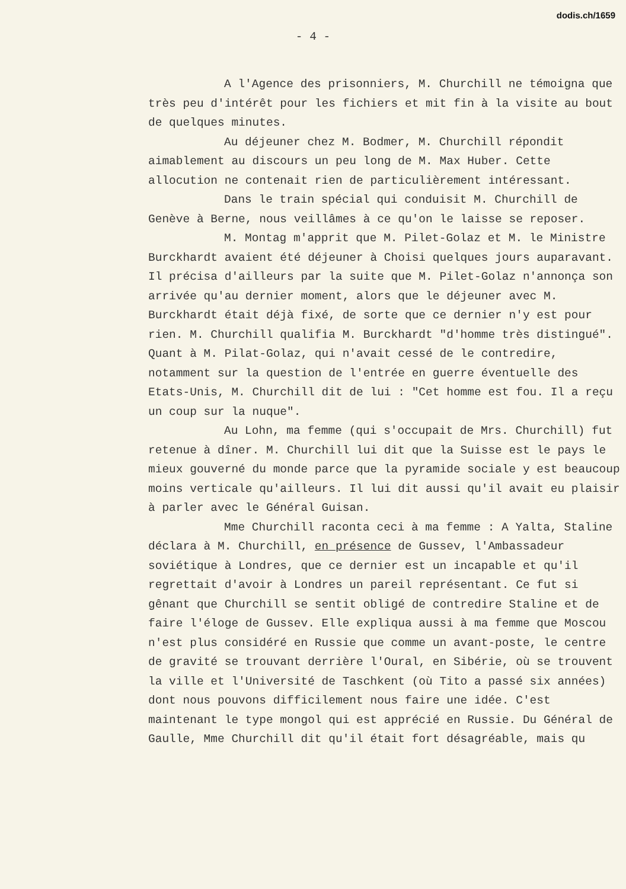dodis.ch/1659
- 4 -
A l'Agence des prisonniers, M. Churchill ne témoigna que très peu d'intérêt pour les fichiers et mit fin à la visite au bout de quelques minutes.
Au déjeuner chez M. Bodmer, M. Churchill répondit aimablement au discours un peu long de M. Max Huber. Cette allocution ne contenait rien de particulièrement intéressant.
Dans le train spécial qui conduisit M. Churchill de Genève à Berne, nous veillâmes à ce qu'on le laisse se reposer.
M. Montag m'apprit que M. Pilet-Golaz et M. le Ministre Burckhardt avaient été déjeuner à Choisi quelques jours auparavant. Il précisa d'ailleurs par la suite que M. Pilet-Golaz n'annonça son arrivée qu'au dernier moment, alors que le déjeuner avec M. Burckhardt était déjà fixé, de sorte que ce dernier n'y est pour rien. M. Churchill qualifia M. Burckhardt "d'homme très distingué". Quant à M. Pilat-Golaz, qui n'avait cessé de le contredire, notamment sur la question de l'entrée en guerre éventuelle des Etats-Unis, M. Churchill dit de lui : "Cet homme est fou. Il a reçu un coup sur la nuque".
Au Lohn, ma femme (qui s'occupait de Mrs. Churchill) fut retenue à dîner. M. Churchill lui dit que la Suisse est le pays le mieux gouverné du monde parce que la pyramide sociale y est beaucoup moins verticale qu'ailleurs. Il lui dit aussi qu'il avait eu plaisir à parler avec le Général Guisan.
Mme Churchill raconta ceci à ma femme : A Yalta, Staline déclara à M. Churchill, en présence de Gussev, l'Ambassadeur soviétique à Londres, que ce dernier est un incapable et qu'il regrettait d'avoir à Londres un pareil représentant. Ce fut si gênant que Churchill se sentit obligé de contredire Staline et de faire l'éloge de Gussev. Elle expliqua aussi à ma femme que Moscou n'est plus considéré en Russie que comme un avant-poste, le centre de gravité se trouvant derrière l'Oural, en Sibérie, où se trouvent la ville et l'Université de Taschkent (où Tito a passé six années) dont nous pouvons difficilement nous faire une idée. C'est maintenant le type mongol qui est apprécié en Russie. Du Général de Gaulle, Mme Churchill dit qu'il était fort désagréable, mais qu